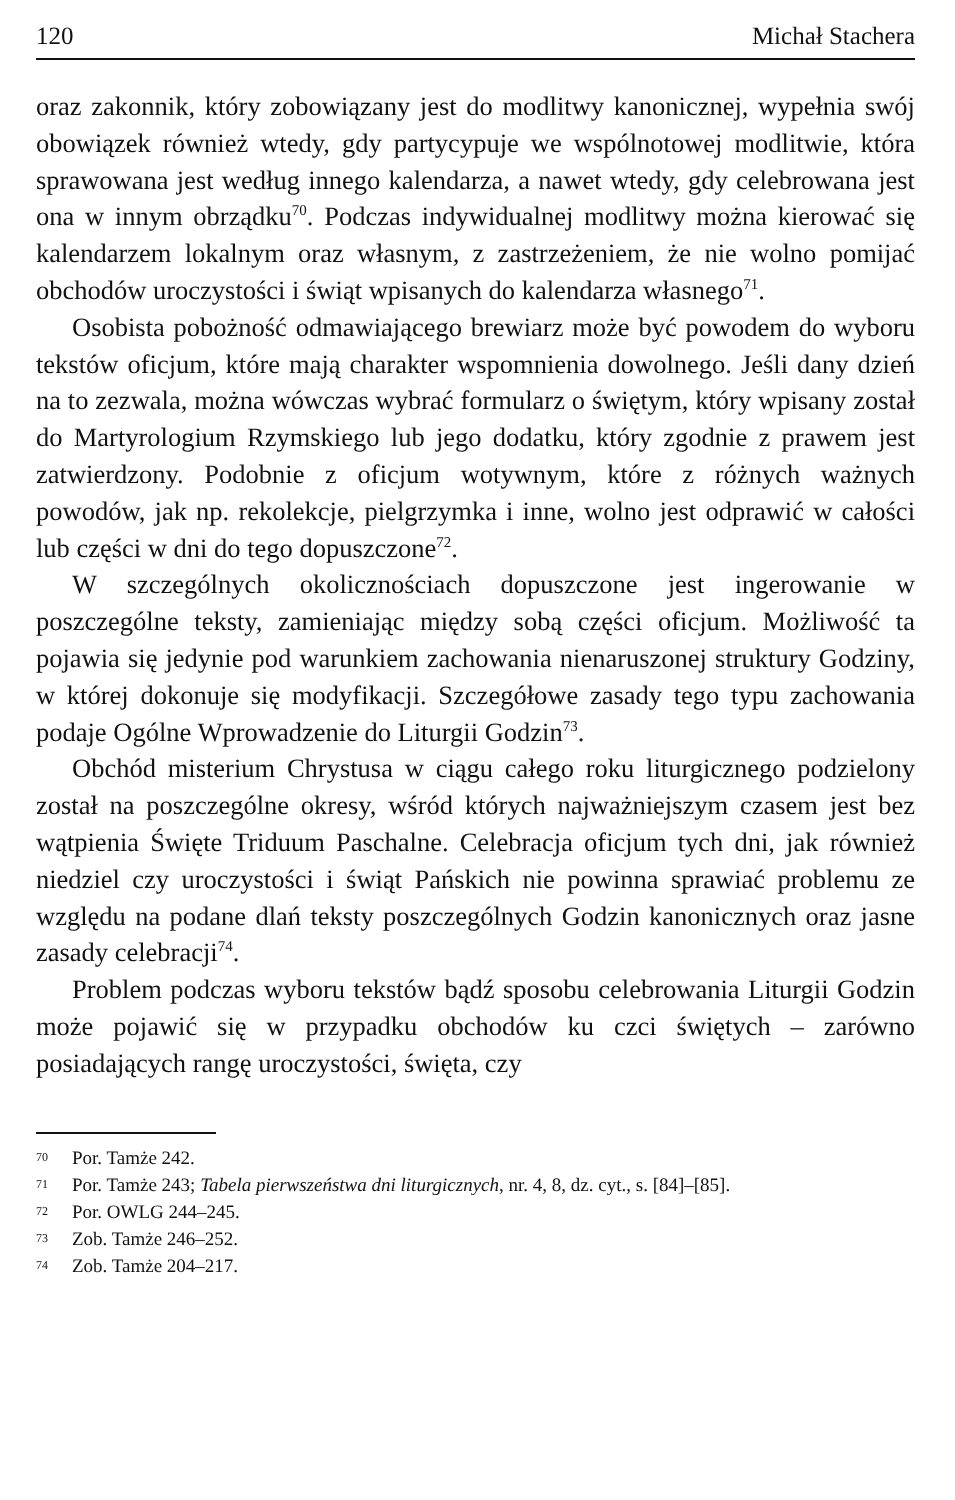120 Michał Stachera
oraz zakonnik, który zobowiązany jest do modlitwy kanonicznej, wypełnia swój obowiązek również wtedy, gdy partycypuje we wspólnotowej modlitwie, która sprawowana jest według innego kalendarza, a nawet wtedy, gdy celebrowana jest ona w innym obrządku<sup>70</sup>. Podczas indywidualnej modlitwy można kierować się kalendarzem lokalnym oraz własnym, z zastrzeżeniem, że nie wolno pomijać obchodów uroczystości i świąt wpisanych do kalendarza własnego<sup>71</sup>.
Osobista pobożność odmawiającego brewiarz może być powodem do wyboru tekstów oficjum, które mają charakter wspomnienia dowolnego. Jeśli dany dzień na to zezwala, można wówczas wybrać formularz o świętym, który wpisany został do Martyrologium Rzymskiego lub jego dodatku, który zgodnie z prawem jest zatwierdzony. Podobnie z oficjum wotywnym, które z różnych ważnych powodów, jak np. rekolekcje, pielgrzymka i inne, wolno jest odprawić w całości lub części w dni do tego dopuszczone<sup>72</sup>.
W szczególnych okolicznościach dopuszczone jest ingerowanie w poszczególne teksty, zamieniając między sobą części oficjum. Możliwość ta pojawia się jedynie pod warunkiem zachowania nienaruszonej struktury Godziny, w której dokonuje się modyfikacji. Szczegółowe zasady tego typu zachowania podaje Ogólne Wprowadzenie do Liturgii Godzin<sup>73</sup>.
Obchód misterium Chrystusa w ciągu całego roku liturgicznego podzielony został na poszczególne okresy, wśród których najważniejszym czasem jest bez wątpienia Święte Triduum Paschalne. Celebracja oficjum tych dni, jak również niedziel czy uroczystości i świąt Pańskich nie powinna sprawiać problemu ze względu na podane dlań teksty poszczególnych Godzin kanonicznych oraz jasne zasady celebracji<sup>74</sup>.
Problem podczas wyboru tekstów bądź sposobu celebrowania Liturgii Godzin może pojawić się w przypadku obchodów ku czci świętych – zarówno posiadających rangę uroczystości, święta, czy
70 Por. Tamże 242.
71 Por. Tamże 243; Tabela pierwszeństwa dni liturgicznych, nr. 4, 8, dz. cyt., s. [84]–[85].
72 Por. OWLG 244–245.
73 Zob. Tamże 246–252.
74 Zob. Tamże 204–217.